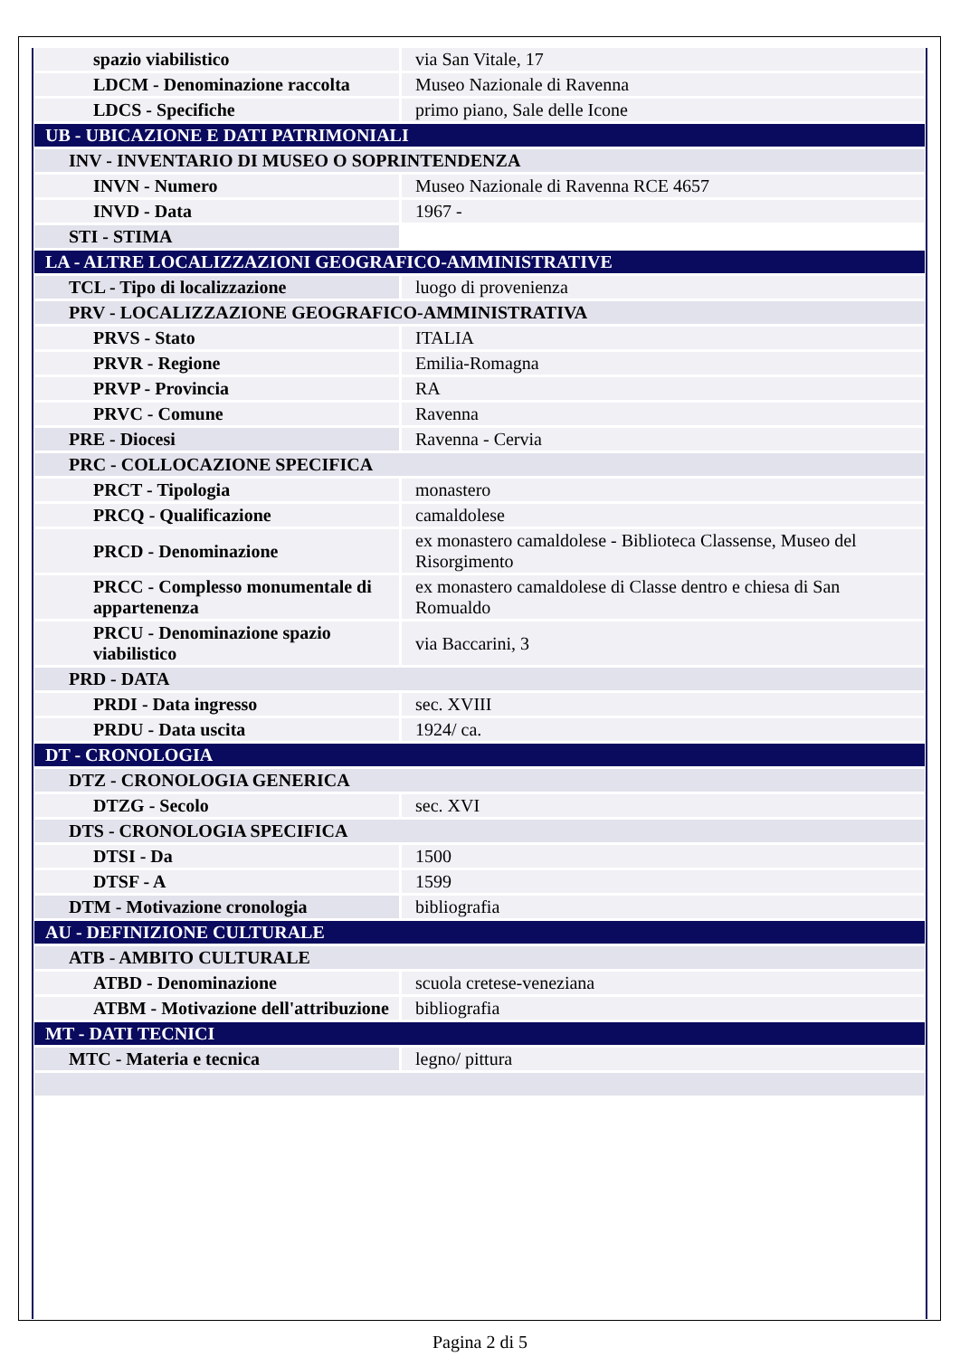| spazio viabilistico | via San Vitale, 17 |
| LDCM - Denominazione raccolta | Museo Nazionale di Ravenna |
| LDCS - Specifiche | primo piano, Sale delle Icone |
| UB - UBICAZIONE E DATI PATRIMONIALI | |
| INV - INVENTARIO DI MUSEO O SOPRINTENDENZA | |
| INVN - Numero | Museo Nazionale di Ravenna RCE 4657 |
| INVD - Data | 1967 - |
| STI - STIMA | |
| LA - ALTRE LOCALIZZAZIONI GEOGRAFICO-AMMINISTRATIVE | |
| TCL - Tipo di localizzazione | luogo di provenienza |
| PRV - LOCALIZZAZIONE GEOGRAFICO-AMMINISTRATIVA | |
| PRVS - Stato | ITALIA |
| PRVR - Regione | Emilia-Romagna |
| PRVP - Provincia | RA |
| PRVC - Comune | Ravenna |
| PRE - Diocesi | Ravenna - Cervia |
| PRC - COLLOCAZIONE SPECIFICA | |
| PRCT - Tipologia | monastero |
| PRCQ - Qualificazione | camaldolese |
| PRCD - Denominazione | ex monastero camaldolese - Biblioteca Classense, Museo del Risorgimento |
| PRCC - Complesso monumentale di appartenenza | ex monastero camaldolese di Classe dentro e chiesa di San Romualdo |
| PRCU - Denominazione spazio viabilistico | via Baccarini, 3 |
| PRD - DATA | |
| PRDI - Data ingresso | sec. XVIII |
| PRDU - Data uscita | 1924/ ca. |
| DT - CRONOLOGIA | |
| DTZ - CRONOLOGIA GENERICA | |
| DTZG - Secolo | sec. XVI |
| DTS - CRONOLOGIA SPECIFICA | |
| DTSI - Da | 1500 |
| DTSF - A | 1599 |
| DTM - Motivazione cronologia | bibliografia |
| AU - DEFINIZIONE CULTURALE | |
| ATB - AMBITO CULTURALE | |
| ATBD - Denominazione | scuola cretese-veneziana |
| ATBM - Motivazione dell'attribuzione | bibliografia |
| MT - DATI TECNICI | |
| MTC - Materia e tecnica | legno/ pittura |
Pagina 2 di 5